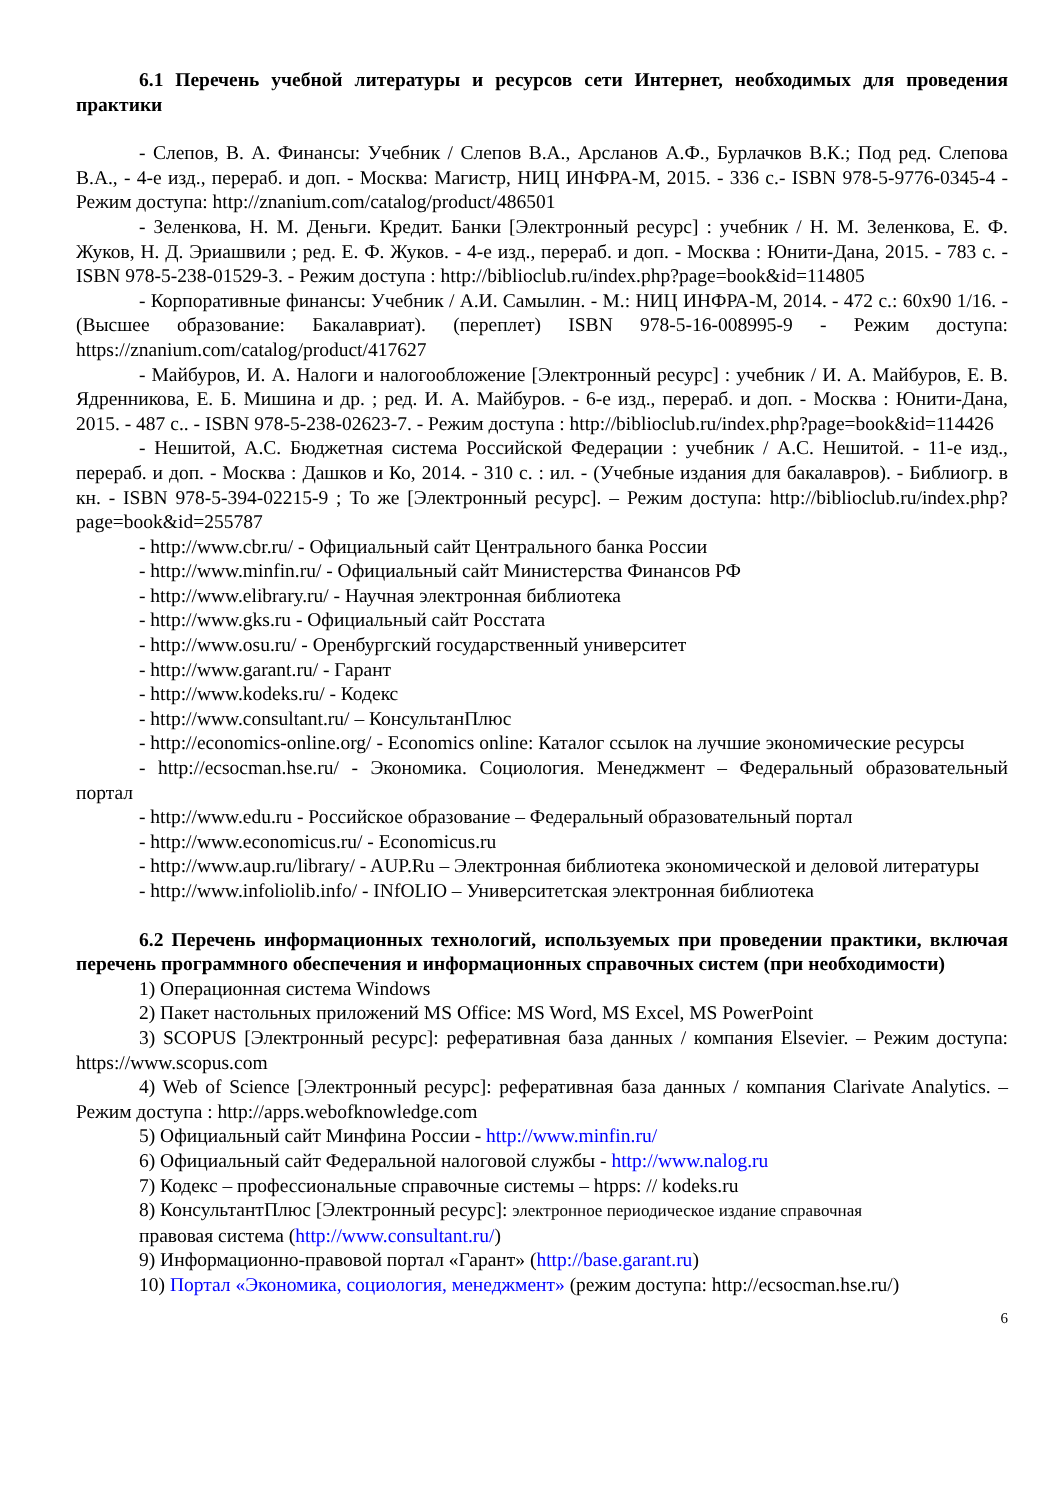6.1 Перечень учебной литературы и ресурсов сети Интернет, необходимых для проведения практики
- Слепов, В. А. Финансы: Учебник / Слепов В.А., Арсланов А.Ф., Бурлачков В.К.; Под ред. Слепова В.А., - 4-е изд., перераб. и доп. - Москва: Магистр, НИЦ ИНФРА-М, 2015. - 336 с.- ISBN 978-5-9776-0345-4 - Режим доступа: http://znanium.com/catalog/product/486501
- Зеленкова, Н. М. Деньги. Кредит. Банки [Электронный ресурс] : учебник / Н. М. Зеленкова, Е. Ф. Жуков, Н. Д. Эриашвили ; ред. Е. Ф. Жуков. - 4-е изд., перераб. и доп. - Москва : Юнити-Дана, 2015. - 783 с. - ISBN 978-5-238-01529-3. - Режим доступа : http://biblioclub.ru/index.php?page=book&id=114805
- Корпоративные финансы: Учебник / А.И. Самылин. - М.: НИЦ ИНФРА-М, 2014. - 472 с.: 60x90 1/16. - (Высшее образование: Бакалавриат). (переплет) ISBN 978-5-16-008995-9 - Режим доступа: https://znanium.com/catalog/product/417627
- Майбуров, И. А. Налоги и налогообложение [Электронный ресурс] : учебник / И. А. Майбуров, Е. В. Ядренникова, Е. Б. Мишина и др. ; ред. И. А. Майбуров. - 6-е изд., перераб. и доп. - Москва : Юнити-Дана, 2015. - 487 с.. - ISBN 978-5-238-02623-7. - Режим доступа : http://biblioclub.ru/index.php?page=book&id=114426
- Нешитой, А.С. Бюджетная система Российской Федерации : учебник / А.С. Нешитой. - 11-е изд., перераб. и доп. - Москва : Дашков и Ко, 2014. - 310 с. : ил. - (Учебные издания для бакалавров). - Библиогр. в кн. - ISBN 978-5-394-02215-9 ; То же [Электронный ресурс]. – Режим доступа: http://biblioclub.ru/index.php?page=book&id=255787
- http://www.cbr.ru/ - Официальный сайт Центрального банка России
- http://www.minfin.ru/ - Официальный сайт Министерства Финансов РФ
- http://www.elibrary.ru/ - Научная электронная библиотека
- http://www.gks.ru - Официальный сайт Росстата
- http://www.osu.ru/ - Оренбургский государственный университет
- http://www.garant.ru/ - Гарант
- http://www.kodeks.ru/ - Кодекс
- http://www.consultant.ru/ – КонсультанПлюс
- http://economics-online.org/ - Economics online: Каталог ссылок на лучшие экономические ресурсы
- http://ecsocman.hse.ru/ - Экономика. Социология. Менеджмент – Федеральный образовательный портал
- http://www.edu.ru - Российское образование – Федеральный образовательный портал
- http://www.economicus.ru/ - Economicus.ru
- http://www.aup.ru/library/ - AUP.Ru – Электронная библиотека экономической и деловой литературы
- http://www.infoliolib.info/ - INfOLIO – Университетская электронная библиотека
6.2 Перечень информационных технологий, используемых при проведении практики, включая перечень программного обеспечения и информационных справочных систем (при необходимости)
1) Операционная система Windows
2) Пакет настольных приложений MS Office: MS Word, MS Excel, MS PowerPoint
3) SCOPUS [Электронный ресурс]: реферативная база данных / компания Elsevier. – Режим доступа: https://www.scopus.com
4) Web of Science [Электронный ресурс]: реферативная база данных / компания Clarivate Analytics. – Режим доступа : http://apps.webofknowledge.com
5) Официальный сайт Минфина России - http://www.minfin.ru/
6) Официальный сайт Федеральной налоговой службы - http://www.nalog.ru
7) Кодекс – профессиональные справочные системы – htpps: // kodeks.ru
8) КонсультантПлюс [Электронный ресурс]: электронное периодическое издание справочная
правовая система (http://www.consultant.ru/)
9) Информационно-правовой портал «Гарант» (http://base.garant.ru)
10) Портал «Экономика, социология, менеджмент» (режим доступа: http://ecsocman.hse.ru/)
6